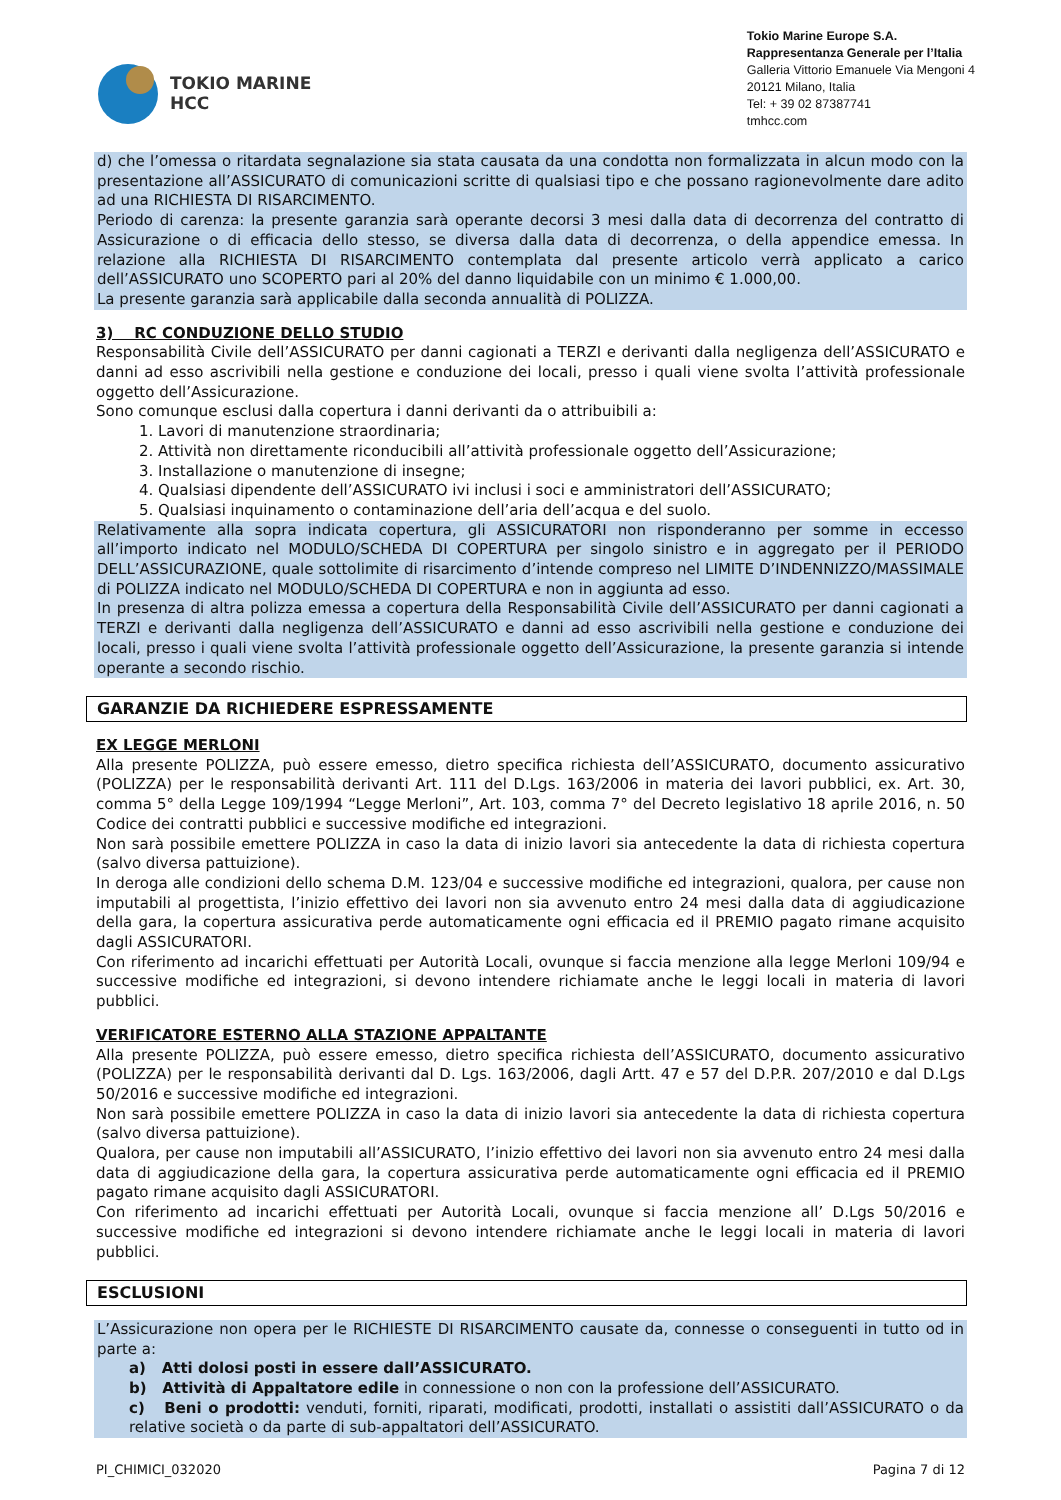TOKIO MARINE
HCC
Tokio Marine Europe S.A.
Rappresentanza Generale per l’Italia
Galleria Vittorio Emanuele Via Mengoni 4
20121 Milano, Italia
Tel: + 39 02 87387741
tmhcc.com
d) che l’omessa o ritardata segnalazione sia stata causata da una condotta non formalizzata in alcun modo con la presentazione all’ASSICURATO di comunicazioni scritte di qualsiasi tipo e che possano ragionevolmente dare adito ad una RICHIESTA DI RISARCIMENTO.
Periodo di carenza: la presente garanzia sarà operante decorsi 3 mesi dalla data di decorrenza del contratto di Assicurazione o di efficacia dello stesso, se diversa dalla data di decorrenza, o della appendice emessa. In relazione alla RICHIESTA DI RISARCIMENTO contemplata dal presente articolo verrà applicato a carico dell’ASSICURATO uno SCOPERTO pari al 20% del danno liquidabile con un minimo € 1.000,00.
La presente garanzia sarà applicabile dalla seconda annualità di POLIZZA.
3) RC CONDUZIONE DELLO STUDIO
Responsabilità Civile dell’ASSICURATO per danni cagionati a TERZI e derivanti dalla negligenza dell’ASSICURATO e danni ad esso ascrivibili nella gestione e conduzione dei locali, presso i quali viene svolta l’attività professionale oggetto dell’Assicurazione.
Sono comunque esclusi dalla copertura i danni derivanti da o attribuibili a:
1. Lavori di manutenzione straordinaria;
2. Attività non direttamente riconducibili all’attività professionale oggetto dell’Assicurazione;
3. Installazione o manutenzione di insegne;
4. Qualsiasi dipendente dell’ASSICURATO ivi inclusi i soci e amministratori dell’ASSICURATO;
5. Qualsiasi inquinamento o contaminazione dell’aria dell’acqua e del suolo.
Relativamente alla sopra indicata copertura, gli ASSICURATORI non risponderanno per somme in eccesso all’importo indicato nel MODULO/SCHEDA DI COPERTURA per singolo sinistro e in aggregato per il PERIODO DELL’ASSICURAZIONE, quale sottolimite di risarcimento d’intende compreso nel LIMITE D’INDENNIZZO/MASSIMALE di POLIZZA indicato nel MODULO/SCHEDA DI COPERTURA e non in aggiunta ad esso.
In presenza di altra polizza emessa a copertura della Responsabilità Civile dell’ASSICURATO per danni cagionati a TERZI e derivanti dalla negligenza dell’ASSICURATO e danni ad esso ascrivibili nella gestione e conduzione dei locali, presso i quali viene svolta l’attività professionale oggetto dell’Assicurazione, la presente garanzia si intende operante a secondo rischio.
GARANZIE DA RICHIEDERE ESPRESSAMENTE
EX LEGGE MERLONI
Alla presente POLIZZA, può essere emesso, dietro specifica richiesta dell’ASSICURATO, documento assicurativo (POLIZZA) per le responsabilità derivanti Art. 111 del D.Lgs. 163/2006 in materia dei lavori pubblici, ex. Art. 30, comma 5° della Legge 109/1994 “Legge Merloni”, Art. 103, comma 7° del Decreto legislativo 18 aprile 2016, n. 50 Codice dei contratti pubblici e successive modifiche ed integrazioni.
Non sarà possibile emettere POLIZZA in caso la data di inizio lavori sia antecedente la data di richiesta copertura (salvo diversa pattuizione).
In deroga alle condizioni dello schema D.M. 123/04 e successive modifiche ed integrazioni, qualora, per cause non imputabili al progettista, l’inizio effettivo dei lavori non sia avvenuto entro 24 mesi dalla data di aggiudicazione della gara, la copertura assicurativa perde automaticamente ogni efficacia ed il PREMIO pagato rimane acquisito dagli ASSICURATORI.
Con riferimento ad incarichi effettuati per Autorità Locali, ovunque si faccia menzione alla legge Merloni 109/94 e successive modifiche ed integrazioni, si devono intendere richiamate anche le leggi locali in materia di lavori pubblici.
VERIFICATORE ESTERNO ALLA STAZIONE APPALTANTE
Alla presente POLIZZA, può essere emesso, dietro specifica richiesta dell’ASSICURATO, documento assicurativo (POLIZZA) per le responsabilità derivanti dal D. Lgs. 163/2006, dagli Artt. 47 e 57 del D.P.R. 207/2010 e dal D.Lgs 50/2016 e successive modifiche ed integrazioni.
Non sarà possibile emettere POLIZZA in caso la data di inizio lavori sia antecedente la data di richiesta copertura (salvo diversa pattuizione).
Qualora, per cause non imputabili all’ASSICURATO, l’inizio effettivo dei lavori non sia avvenuto entro 24 mesi dalla data di aggiudicazione della gara, la copertura assicurativa perde automaticamente ogni efficacia ed il PREMIO pagato rimane acquisito dagli ASSICURATORI.
Con riferimento ad incarichi effettuati per Autorità Locali, ovunque si faccia menzione all’ D.Lgs 50/2016 e successive modifiche ed integrazioni si devono intendere richiamate anche le leggi locali in materia di lavori pubblici.
ESCLUSIONI
L’Assicurazione non opera per le RICHIESTE DI RISARCIMENTO causate da, connesse o conseguenti in tutto od in parte a:
a) Atti dolosi posti in essere dall’ASSICURATO.
b) Attività di Appaltatore edile in connessione o non con la professione dell’ASSICURATO.
c) Beni o prodotti: venduti, forniti, riparati, modificati, prodotti, installati o assistiti dall’ASSICURATO o da relative società o da parte di sub-appaltatori dell’ASSICURATO.
PI_CHIMICI_032020 Pagina 7 di 12